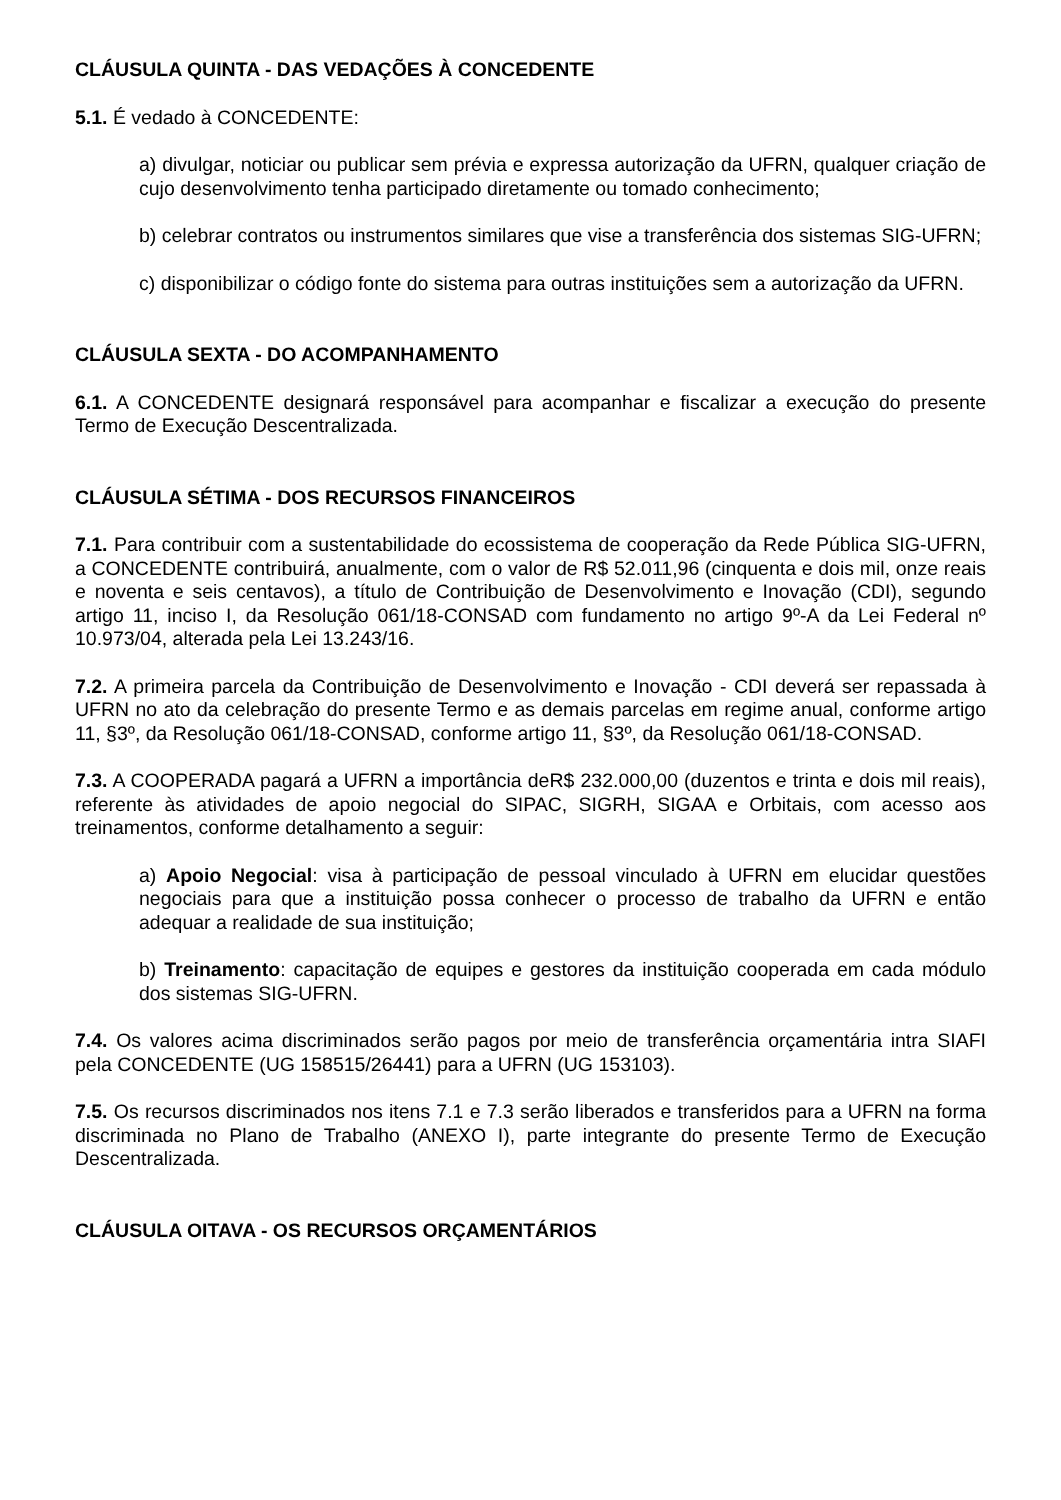CLÁUSULA QUINTA - DAS VEDAÇÕES À CONCEDENTE
5.1. É vedado à CONCEDENTE:
a) divulgar, noticiar ou publicar sem prévia e expressa autorização da UFRN, qualquer criação de cujo desenvolvimento tenha participado diretamente ou tomado conhecimento;
b) celebrar contratos ou instrumentos similares que vise a transferência dos sistemas SIG-UFRN;
c) disponibilizar o código fonte do sistema para outras instituições sem a autorização da UFRN.
CLÁUSULA SEXTA - DO ACOMPANHAMENTO
6.1. A CONCEDENTE designará responsável para acompanhar e fiscalizar a execução do presente Termo de Execução Descentralizada.
CLÁUSULA SÉTIMA - DOS RECURSOS FINANCEIROS
7.1. Para contribuir com a sustentabilidade do ecossistema de cooperação da Rede Pública SIG-UFRN, a CONCEDENTE contribuirá, anualmente, com o valor de R$ 52.011,96 (cinquenta e dois mil, onze reais e noventa e seis centavos), a título de Contribuição de Desenvolvimento e Inovação (CDI), segundo artigo 11, inciso I, da Resolução 061/18-CONSAD com fundamento no artigo 9º-A da Lei Federal nº 10.973/04, alterada pela Lei 13.243/16.
7.2. A primeira parcela da Contribuição de Desenvolvimento e Inovação - CDI deverá ser repassada à UFRN no ato da celebração do presente Termo e as demais parcelas em regime anual, conforme artigo 11, §3º, da Resolução 061/18-CONSAD, conforme artigo 11, §3º, da Resolução 061/18-CONSAD.
7.3. A COOPERADA pagará a UFRN a importância deR$ 232.000,00 (duzentos e trinta e dois mil reais), referente às atividades de apoio negocial do SIPAC, SIGRH, SIGAA e Orbitais, com acesso aos treinamentos, conforme detalhamento a seguir:
a) Apoio Negocial: visa à participação de pessoal vinculado à UFRN em elucidar questões negociais para que a instituição possa conhecer o processo de trabalho da UFRN e então adequar a realidade de sua instituição;
b) Treinamento: capacitação de equipes e gestores da instituição cooperada em cada módulo dos sistemas SIG-UFRN.
7.4. Os valores acima discriminados serão pagos por meio de transferência orçamentária intra SIAFI pela CONCEDENTE (UG 158515/26441) para a UFRN (UG 153103).
7.5. Os recursos discriminados nos itens 7.1 e 7.3 serão liberados e transferidos para a UFRN na forma discriminada no Plano de Trabalho (ANEXO I), parte integrante do presente Termo de Execução Descentralizada.
CLÁUSULA OITAVA - OS RECURSOS ORÇAMENTÁRIOS